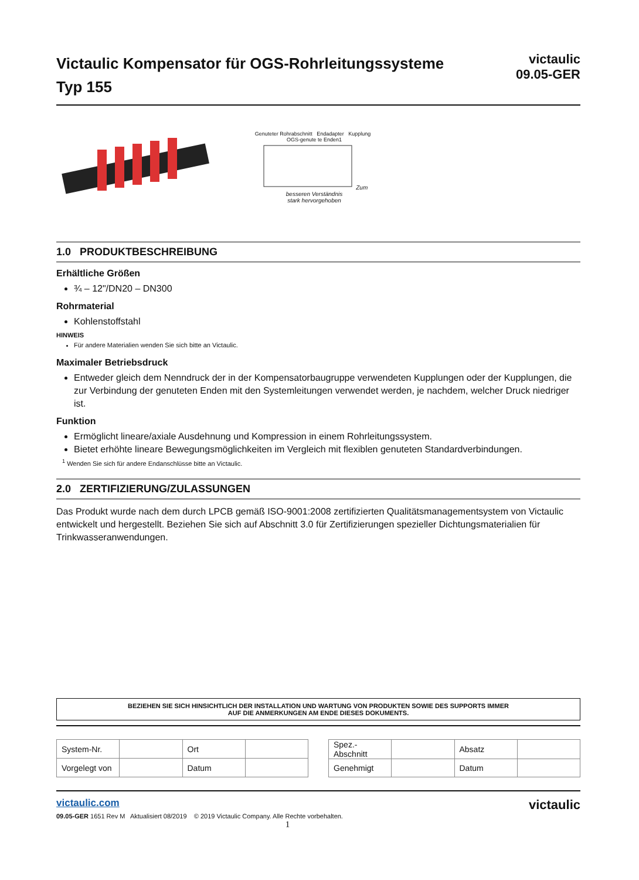Victaulic Kompensator für OGS-Rohrleitungssysteme
Typ 155
victaulic
09.05-GER
Genuteter Rohrabschnitt Endadapter Kupplung OGS-genute te Enden1 Zum besseren Verständnis
stark hervorgehoben
1.0 PRODUKTBESCHREIBUNG
Erhältliche Größen
¾ – 12"/DN20 – DN300
Rohrmaterial
Kohlenstoffstahl
HINWEIS
Für andere Materialien wenden Sie sich bitte an Victaulic.
Maximaler Betriebsdruck
Entweder gleich dem Nenndruck der in der Kompensatorbaugruppe verwendeten Kupplungen oder der Kupplungen, die zur Verbindung der genuteten Enden mit den Systemleitungen verwendet werden, je nachdem, welcher Druck niedriger ist.
Funktion
Ermöglicht lineare/axiale Ausdehnung und Kompression in einem Rohrleitungssystem.
Bietet erhöhte lineare Bewegungsmöglichkeiten im Vergleich mit flexiblen genuteten Standardverbindungen.
<sup>1</sup> Wenden Sie sich für andere Endanschlüsse bitte an Victaulic.
2.0 ZERTIFIZIERUNG/ZULASSUNGEN
Das Produkt wurde nach dem durch LPCB gemäß ISO-9001:2008 zertifizierten Qualitätsmanagementsystem von Victaulic entwickelt und hergestellt. Beziehen Sie sich auf Abschnitt 3.0 für Zertifizierungen spezieller Dichtungsmaterialien für Trinkwasseranwendungen.
BEZIEHEN SIE SICH HINSICHTLICH DER INSTALLATION UND WARTUNG VON PRODUKTEN SOWIE DES SUPPORTS IMMER
AUF DIE ANMERKUNGEN AM ENDE DIESES DOKUMENTS.
| System-Nr. | | Ort | |
| Vorgelegt von | | Datum | |
| Spez.-Abschnitt | | Absatz | |
| Genehmigt | | Datum | |
victaulic.com
09.05-GER 1651 Rev M Aktualisiert 08/2019 © 2019 Victaulic Company. Alle Rechte vorbehalten.
1
victaulic